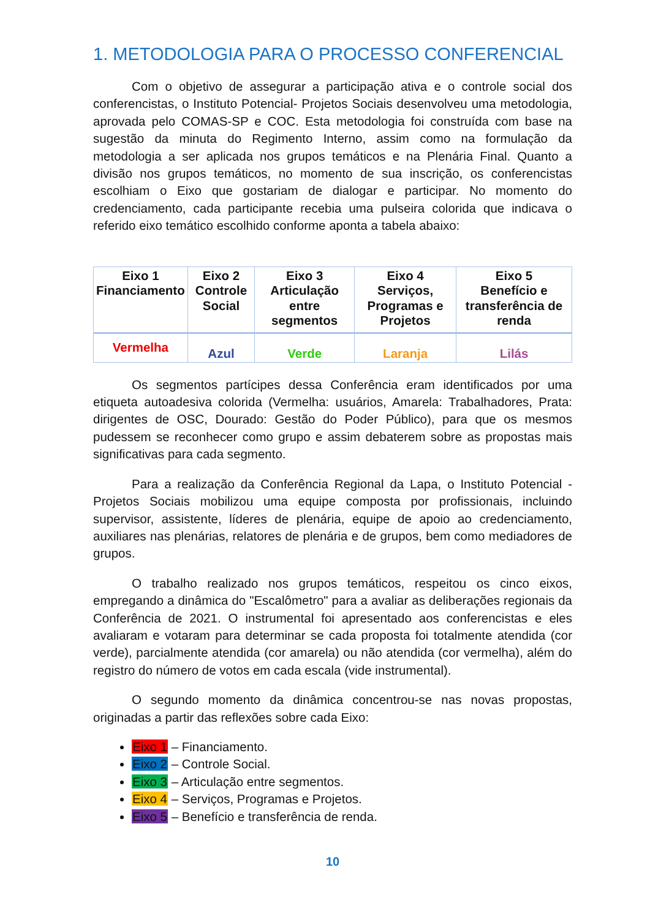1. METODOLOGIA PARA O PROCESSO CONFERENCIAL
Com o objetivo de assegurar a participação ativa e o controle social dos conferencistas, o Instituto Potencial- Projetos Sociais desenvolveu uma metodologia, aprovada pelo COMAS-SP e COC. Esta metodologia foi construída com base na sugestão da minuta do Regimento Interno, assim como na formulação da metodologia a ser aplicada nos grupos temáticos e na Plenária Final. Quanto a divisão nos grupos temáticos, no momento de sua inscrição, os conferencistas escolhiam o Eixo que gostariam de dialogar e participar. No momento do credenciamento, cada participante recebia uma pulseira colorida que indicava o referido eixo temático escolhido conforme aponta a tabela abaixo:
| Eixo 1 Financiamento | Eixo 2 Controle Social | Eixo 3 Articulação entre segmentos | Eixo 4 Serviços, Programas e Projetos | Eixo 5 Benefício e transferência de renda |
| --- | --- | --- | --- | --- |
| Vermelha | Azul | Verde | Laranja | Lilás |
Os segmentos partícipes dessa Conferência eram identificados por uma etiqueta autoadesiva colorida (Vermelha: usuários, Amarela: Trabalhadores, Prata: dirigentes de OSC, Dourado: Gestão do Poder Público), para que os mesmos pudessem se reconhecer como grupo e assim debaterem sobre as propostas mais significativas para cada segmento.
Para a realização da Conferência Regional da Lapa, o Instituto Potencial - Projetos Sociais mobilizou uma equipe composta por profissionais, incluindo supervisor, assistente, líderes de plenária, equipe de apoio ao credenciamento, auxiliares nas plenárias, relatores de plenária e de grupos, bem como mediadores de grupos.
O trabalho realizado nos grupos temáticos, respeitou os cinco eixos, empregando a dinâmica do "Escalômetro" para a avaliar as deliberações regionais da Conferência de 2021. O instrumental foi apresentado aos conferencistas e eles avaliaram e votaram para determinar se cada proposta foi totalmente atendida (cor verde), parcialmente atendida (cor amarela) ou não atendida (cor vermelha), além do registro do número de votos em cada escala (vide instrumental).
O segundo momento da dinâmica concentrou-se nas novas propostas, originadas a partir das reflexões sobre cada Eixo:
Eixo 1 – Financiamento.
Eixo 2 – Controle Social.
Eixo 3 – Articulação entre segmentos.
Eixo 4 – Serviços, Programas e Projetos.
Eixo 5 – Benefício e transferência de renda.
10